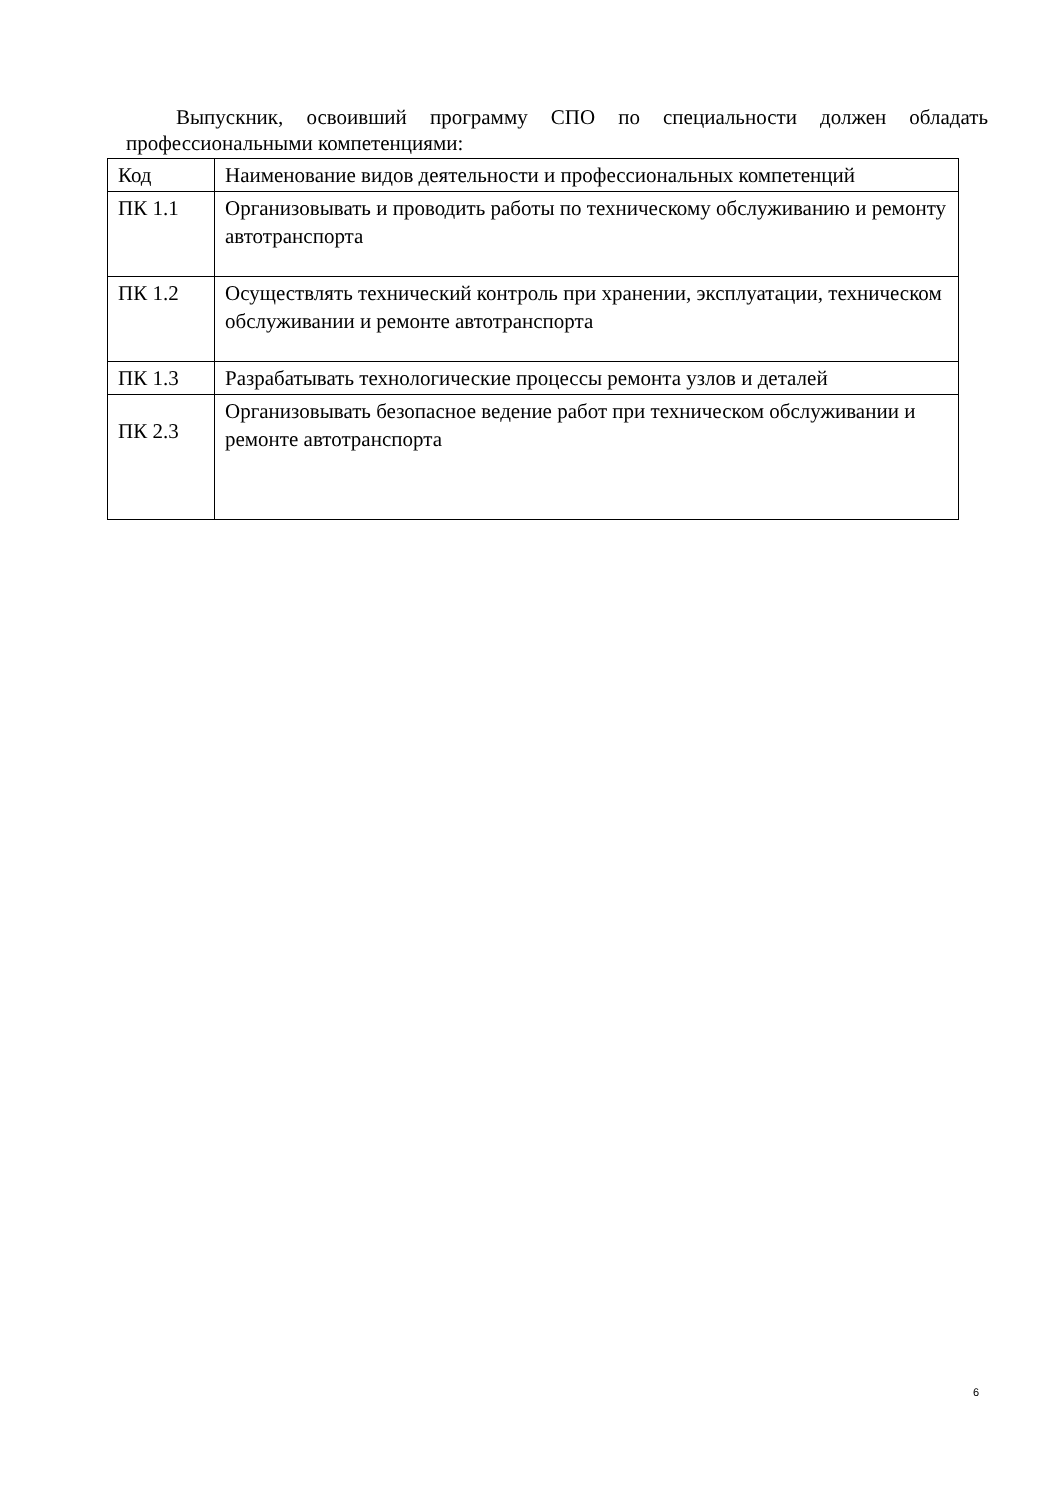Выпускник, освоивший программу СПО по специальности должен обладать профессиональными компетенциями:
| Код | Наименование видов деятельности и профессиональных компетенций |
| ПК 1.1 | Организовывать и проводить работы по техническому обслуживанию и ремонту автотранспорта |
| ПК 1.2 | Осуществлять технический контроль при хранении, эксплуатации, техническом обслуживании и ремонте автотранспорта |
| ПК 1.3 | Разрабатывать технологические процессы ремонта узлов и деталей |
| ПК 2.3 | Организовывать безопасное ведение работ при техническом обслуживании и ремонте автотранспорта |
6